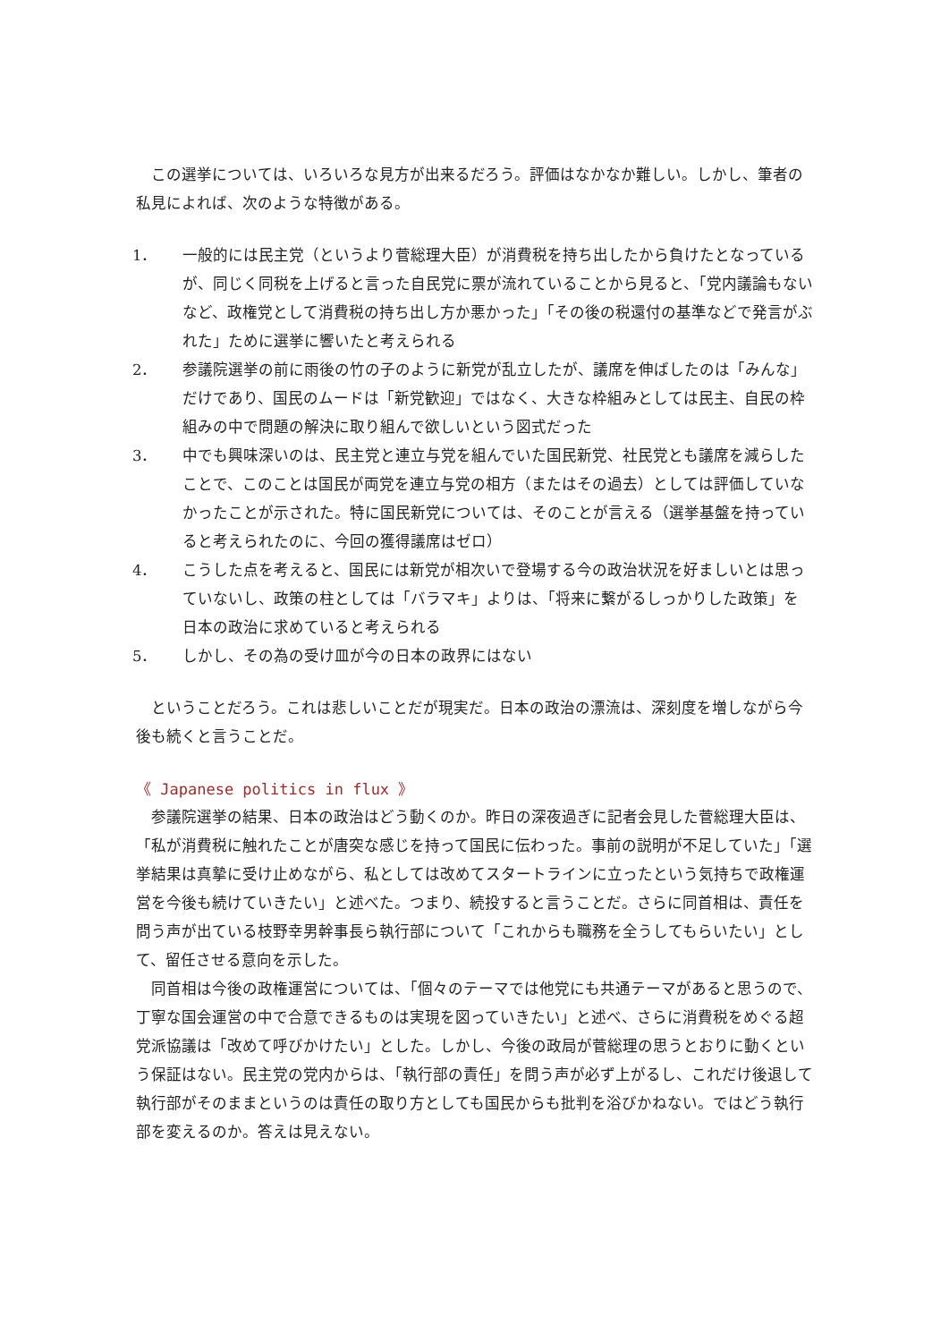この選挙については、いろいろな見方が出来るだろう。評価はなかなか難しい。しかし、筆者の私見によれば、次のような特徴がある。
1． 一般的には民主党（というより菅総理大臣）が消費税を持ち出したから負けたとなっているが、同じく同税を上げると言った自民党に票が流れていることから見ると、「党内議論もないなど、政権党として消費税の持ち出し方か悪かった」「その後の税還付の基準などで発言がぶれた」ために選挙に響いたと考えられる
2． 参議院選挙の前に雨後の竹の子のように新党が乱立したが、議席を伸ばしたのは「みんな」だけであり、国民のムードは「新党歓迎」ではなく、大きな枠組みとしては民主、自民の枠組みの中で問題の解決に取り組んで欲しいという図式だった
3． 中でも興味深いのは、民主党と連立与党を組んでいた国民新党、社民党とも議席を減らしたことで、このことは国民が両党を連立与党の相方（またはその過去）としては評価していなかったことが示された。特に国民新党については、そのことが言える（選挙基盤を持っていると考えられたのに、今回の獲得議席はゼロ）
4． こうした点を考えると、国民には新党が相次いで登場する今の政治状況を好ましいとは思っていないし、政策の柱としては「バラマキ」よりは、「将来に繋がるしっかりした政策」を日本の政治に求めていると考えられる
5． しかし、その為の受け皿が今の日本の政界にはない
ということだろう。これは悲しいことだが現実だ。日本の政治の漂流は、深刻度を増しながら今後も続くと言うことだ。
《 Japanese politics in flux 》
参議院選挙の結果、日本の政治はどう動くのか。昨日の深夜過ぎに記者会見した菅総理大臣は、「私が消費税に触れたことが唐突な感じを持って国民に伝わった。事前の説明が不足していた」「選挙結果は真摯に受け止めながら、私としては改めてスタートラインに立ったという気持ちで政権運営を今後も続けていきたい」と述べた。つまり、続投すると言うことだ。さらに同首相は、責任を問う声が出ている枝野幸男幹事長ら執行部について「これからも職務を全うしてもらいたい」として、留任させる意向を示した。
同首相は今後の政権運営については、「個々のテーマでは他党にも共通テーマがあると思うので、丁寧な国会運営の中で合意できるものは実現を図っていきたい」と述べ、さらに消費税をめぐる超党派協議は「改めて呼びかけたい」とした。しかし、今後の政局が菅総理の思うとおりに動くという保証はない。民主党の党内からは、「執行部の責任」を問う声が必ず上がるし、これだけ後退して執行部がそのままというのは責任の取り方としても国民からも批判を浴びかねない。ではどう執行部を変えるのか。答えは見えない。